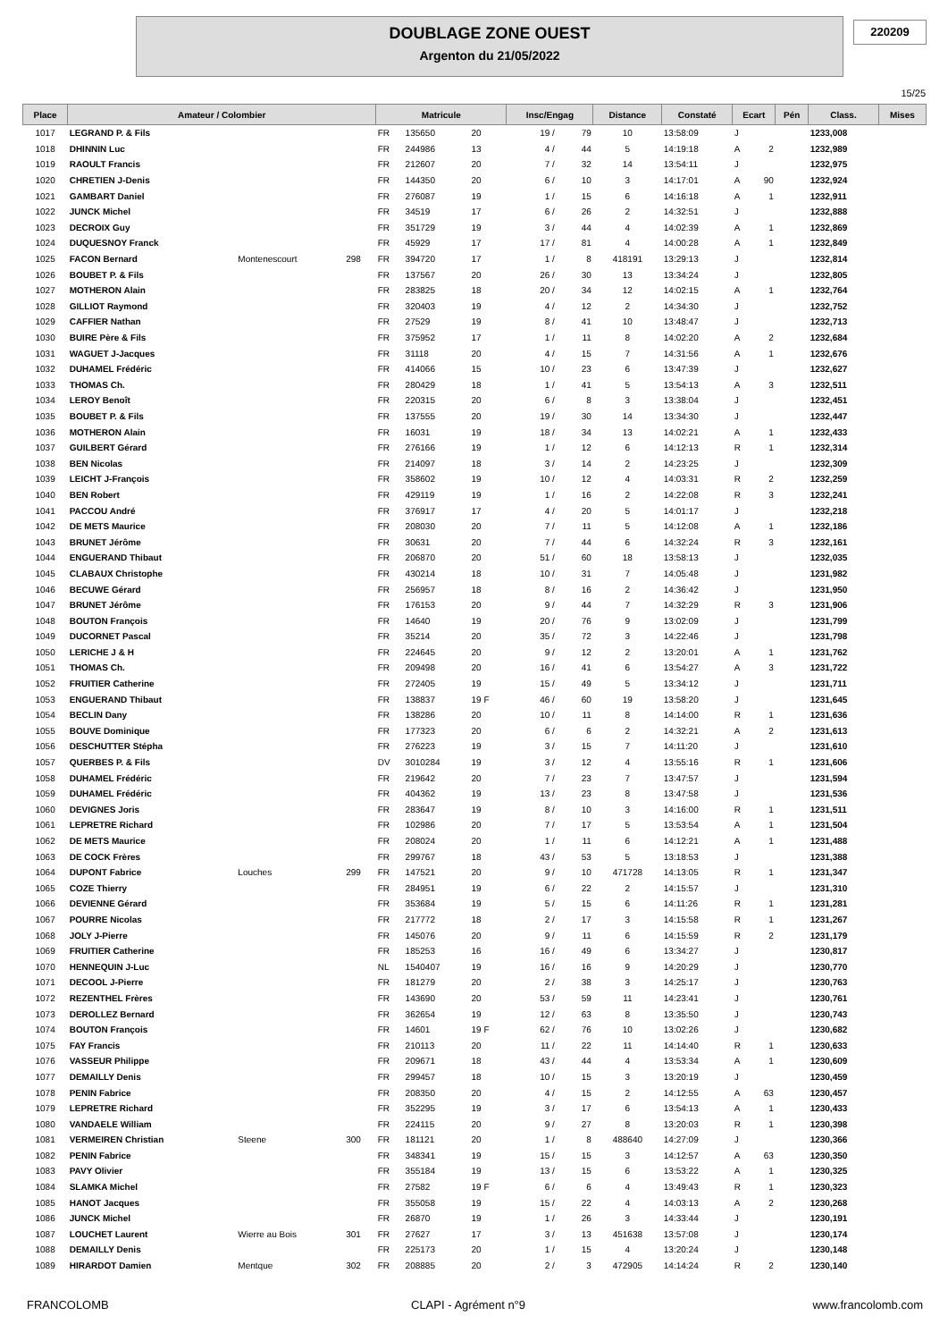DOUBLAGE ZONE OUEST
Argenton du 21/05/2022
220209
15/25
| Place | Amateur / Colombier | | | Matricule | | | Insc/Engag | | Distance | Constaté | Ecart | | Pén | Class. | Mises |
| --- | --- | --- | --- | --- | --- | --- | --- | --- | --- | --- | --- | --- | --- | --- | --- |
| 1017 | LEGRAND P. & Fils | | | FR | 135650 | 20 | 19 / | 79 | 10 | 13:58:09 | J | | | 1233,008 | |
| 1018 | DHINNIN Luc | | | FR | 244986 | 13 | 4 / | 44 | 5 | 14:19:18 | A | 2 | | 1232,989 | |
| 1019 | RAOULT Francis | | | FR | 212607 | 20 | 7 / | 32 | 14 | 13:54:11 | J | | | 1232,975 | |
| 1020 | CHRETIEN J-Denis | | | FR | 144350 | 20 | 6 / | 10 | 3 | 14:17:01 | A | 90 | | 1232,924 | |
| 1021 | GAMBART Daniel | | | FR | 276087 | 19 | 1 / | 15 | 6 | 14:16:18 | A | 1 | | 1232,911 | |
| 1022 | JUNCK Michel | | | FR | 34519 | 17 | 6 / | 26 | 2 | 14:32:51 | J | | | 1232,888 | |
| 1023 | DECROIX Guy | | | FR | 351729 | 19 | 3 / | 44 | 4 | 14:02:39 | A | 1 | | 1232,869 | |
| 1024 | DUQUESNOY Franck | | | FR | 45929 | 17 | 17 / | 81 | 4 | 14:00:28 | A | 1 | | 1232,849 | |
| 1025 | FACON Bernard | Montenescourt | 298 | FR | 394720 | 17 | 1 / | 8 | 418191 | 13:29:13 | J | | | 1232,814 | |
| 1026 | BOUBET P. & Fils | | | FR | 137567 | 20 | 26 / | 30 | 13 | 13:34:24 | J | | | 1232,805 | |
| 1027 | MOTHERON Alain | | | FR | 283825 | 18 | 20 / | 34 | 12 | 14:02:15 | A | 1 | | 1232,764 | |
| 1028 | GILLIOT Raymond | | | FR | 320403 | 19 | 4 / | 12 | 2 | 14:34:30 | J | | | 1232,752 | |
| 1029 | CAFFIER Nathan | | | FR | 27529 | 19 | 8 / | 41 | 10 | 13:48:47 | J | | | 1232,713 | |
| 1030 | BUIRE Père & Fils | | | FR | 375952 | 17 | 1 / | 11 | 8 | 14:02:20 | A | 2 | | 1232,684 | |
| 1031 | WAGUET J-Jacques | | | FR | 31118 | 20 | 4 / | 15 | 7 | 14:31:56 | A | 1 | | 1232,676 | |
| 1032 | DUHAMEL Frédéric | | | FR | 414066 | 15 | 10 / | 23 | 6 | 13:47:39 | J | | | 1232,627 | |
| 1033 | THOMAS Ch. | | | FR | 280429 | 18 | 1 / | 41 | 5 | 13:54:13 | A | 3 | | 1232,511 | |
| 1034 | LEROY Benoît | | | FR | 220315 | 20 | 6 / | 8 | 3 | 13:38:04 | J | | | 1232,451 | |
| 1035 | BOUBET P. & Fils | | | FR | 137555 | 20 | 19 / | 30 | 14 | 13:34:30 | J | | | 1232,447 | |
| 1036 | MOTHERON Alain | | | FR | 16031 | 19 | 18 / | 34 | 13 | 14:02:21 | A | 1 | | 1232,433 | |
| 1037 | GUILBERT Gérard | | | FR | 276166 | 19 | 1 / | 12 | 6 | 14:12:13 | R | 1 | | 1232,314 | |
| 1038 | BEN Nicolas | | | FR | 214097 | 18 | 3 / | 14 | 2 | 14:23:25 | J | | | 1232,309 | |
| 1039 | LEICHT J-François | | | FR | 358602 | 19 | 10 / | 12 | 4 | 14:03:31 | R | 2 | | 1232,259 | |
| 1040 | BEN Robert | | | FR | 429119 | 19 | 1 / | 16 | 2 | 14:22:08 | R | 3 | | 1232,241 | |
| 1041 | PACCOU André | | | FR | 376917 | 17 | 4 / | 20 | 5 | 14:01:17 | J | | | 1232,218 | |
| 1042 | DE METS Maurice | | | FR | 208030 | 20 | 7 / | 11 | 5 | 14:12:08 | A | 1 | | 1232,186 | |
| 1043 | BRUNET Jérôme | | | FR | 30631 | 20 | 7 / | 44 | 6 | 14:32:24 | R | 3 | | 1232,161 | |
| 1044 | ENGUERAND Thibaut | | | FR | 206870 | 20 | 51 / | 60 | 18 | 13:58:13 | J | | | 1232,035 | |
| 1045 | CLABAUX Christophe | | | FR | 430214 | 18 | 10 / | 31 | 7 | 14:05:48 | J | | | 1231,982 | |
| 1046 | BECUWE Gérard | | | FR | 256957 | 18 | 8 / | 16 | 2 | 14:36:42 | J | | | 1231,950 | |
| 1047 | BRUNET Jérôme | | | FR | 176153 | 20 | 9 / | 44 | 7 | 14:32:29 | R | 3 | | 1231,906 | |
| 1048 | BOUTON François | | | FR | 14640 | 19 | 20 / | 76 | 9 | 13:02:09 | J | | | 1231,799 | |
| 1049 | DUCORNET Pascal | | | FR | 35214 | 20 | 35 / | 72 | 3 | 14:22:46 | J | | | 1231,798 | |
| 1050 | LERICHE J & H | | | FR | 224645 | 20 | 9 / | 12 | 2 | 13:20:01 | A | 1 | | 1231,762 | |
| 1051 | THOMAS Ch. | | | FR | 209498 | 20 | 16 / | 41 | 6 | 13:54:27 | A | 3 | | 1231,722 | |
| 1052 | FRUITIER Catherine | | | FR | 272405 | 19 | 15 / | 49 | 5 | 13:34:12 | J | | | 1231,711 | |
| 1053 | ENGUERAND Thibaut | | | FR | 138837 | 19 F | 46 / | 60 | 19 | 13:58:20 | J | | | 1231,645 | |
| 1054 | BECLIN Dany | | | FR | 138286 | 20 | 10 / | 11 | 8 | 14:14:00 | R | 1 | | 1231,636 | |
| 1055 | BOUVE Dominique | | | FR | 177323 | 20 | 6 / | 6 | 2 | 14:32:21 | A | 2 | | 1231,613 | |
| 1056 | DESCHUTTER Stépha | | | FR | 276223 | 19 | 3 / | 15 | 7 | 14:11:20 | J | | | 1231,610 | |
| 1057 | QUERBES P. & Fils | | | DV | 3010284 | 19 | 3 / | 12 | 4 | 13:55:16 | R | 1 | | 1231,606 | |
| 1058 | DUHAMEL Frédéric | | | FR | 219642 | 20 | 7 / | 23 | 7 | 13:47:57 | J | | | 1231,594 | |
| 1059 | DUHAMEL Frédéric | | | FR | 404362 | 19 | 13 / | 23 | 8 | 13:47:58 | J | | | 1231,536 | |
| 1060 | DEVIGNES Joris | | | FR | 283647 | 19 | 8 / | 10 | 3 | 14:16:00 | R | 1 | | 1231,511 | |
| 1061 | LEPRETRE Richard | | | FR | 102986 | 20 | 7 / | 17 | 5 | 13:53:54 | A | 1 | | 1231,504 | |
| 1062 | DE METS Maurice | | | FR | 208024 | 20 | 1 / | 11 | 6 | 14:12:21 | A | 1 | | 1231,488 | |
| 1063 | DE COCK Frères | | | FR | 299767 | 18 | 43 / | 53 | 5 | 13:18:53 | J | | | 1231,388 | |
| 1064 | DUPONT Fabrice | Louches | 299 | FR | 147521 | 20 | 9 / | 10 | 471728 | 14:13:05 | R | 1 | | 1231,347 | |
| 1065 | COZE Thierry | | | FR | 284951 | 19 | 6 / | 22 | 2 | 14:15:57 | J | | | 1231,310 | |
| 1066 | DEVIENNE Gérard | | | FR | 353684 | 19 | 5 / | 15 | 6 | 14:11:26 | R | 1 | | 1231,281 | |
| 1067 | POURRE Nicolas | | | FR | 217772 | 18 | 2 / | 17 | 3 | 14:15:58 | R | 1 | | 1231,267 | |
| 1068 | JOLY J-Pierre | | | FR | 145076 | 20 | 9 / | 11 | 6 | 14:15:59 | R | 2 | | 1231,179 | |
| 1069 | FRUITIER Catherine | | | FR | 185253 | 16 | 16 / | 49 | 6 | 13:34:27 | J | | | 1230,817 | |
| 1070 | HENNEQUIN J-Luc | | | NL | 1540407 | 19 | 16 / | 16 | 9 | 14:20:29 | J | | | 1230,770 | |
| 1071 | DECOOL J-Pierre | | | FR | 181279 | 20 | 2 / | 38 | 3 | 14:25:17 | J | | | 1230,763 | |
| 1072 | REZENTHEL Frères | | | FR | 143690 | 20 | 53 / | 59 | 11 | 14:23:41 | J | | | 1230,761 | |
| 1073 | DEROLLEZ Bernard | | | FR | 362654 | 19 | 12 / | 63 | 8 | 13:35:50 | J | | | 1230,743 | |
| 1074 | BOUTON François | | | FR | 14601 | 19 F | 62 / | 76 | 10 | 13:02:26 | J | | | 1230,682 | |
| 1075 | FAY Francis | | | FR | 210113 | 20 | 11 / | 22 | 11 | 14:14:40 | R | 1 | | 1230,633 | |
| 1076 | VASSEUR Philippe | | | FR | 209671 | 18 | 43 / | 44 | 4 | 13:53:34 | A | 1 | | 1230,609 | |
| 1077 | DEMAILLY Denis | | | FR | 299457 | 18 | 10 / | 15 | 3 | 13:20:19 | J | | | 1230,459 | |
| 1078 | PENIN Fabrice | | | FR | 208350 | 20 | 4 / | 15 | 2 | 14:12:55 | A | 63 | | 1230,457 | |
| 1079 | LEPRETRE Richard | | | FR | 352295 | 19 | 3 / | 17 | 6 | 13:54:13 | A | 1 | | 1230,433 | |
| 1080 | VANDAELE William | | | FR | 224115 | 20 | 9 / | 27 | 8 | 13:20:03 | R | 1 | | 1230,398 | |
| 1081 | VERMEIREN Christian | Steene | 300 | FR | 181121 | 20 | 1 / | 8 | 488640 | 14:27:09 | J | | | 1230,366 | |
| 1082 | PENIN Fabrice | | | FR | 348341 | 19 | 15 / | 15 | 3 | 14:12:57 | A | 63 | | 1230,350 | |
| 1083 | PAVY Olivier | | | FR | 355184 | 19 | 13 / | 15 | 6 | 13:53:22 | A | 1 | | 1230,325 | |
| 1084 | SLAMKA Michel | | | FR | 27582 | 19 F | 6 / | 6 | 4 | 13:49:43 | R | 1 | | 1230,323 | |
| 1085 | HANOT Jacques | | | FR | 355058 | 19 | 15 / | 22 | 4 | 14:03:13 | A | 2 | | 1230,268 | |
| 1086 | JUNCK Michel | | | FR | 26870 | 19 | 1 / | 26 | 3 | 14:33:44 | J | | | 1230,191 | |
| 1087 | LOUCHET Laurent | Wierre au Bois | 301 | FR | 27627 | 17 | 3 / | 13 | 451638 | 13:57:08 | J | | | 1230,174 | |
| 1088 | DEMAILLY Denis | | | FR | 225173 | 20 | 1 / | 15 | 4 | 13:20:24 | J | | | 1230,148 | |
| 1089 | HIRARDOT Damien | Mentque | 302 | FR | 208885 | 20 | 2 / | 3 | 472905 | 14:14:24 | R | 2 | | 1230,140 | |
FRANCOLOMB CLAPI - Agrément n°9 www.francolomb.com